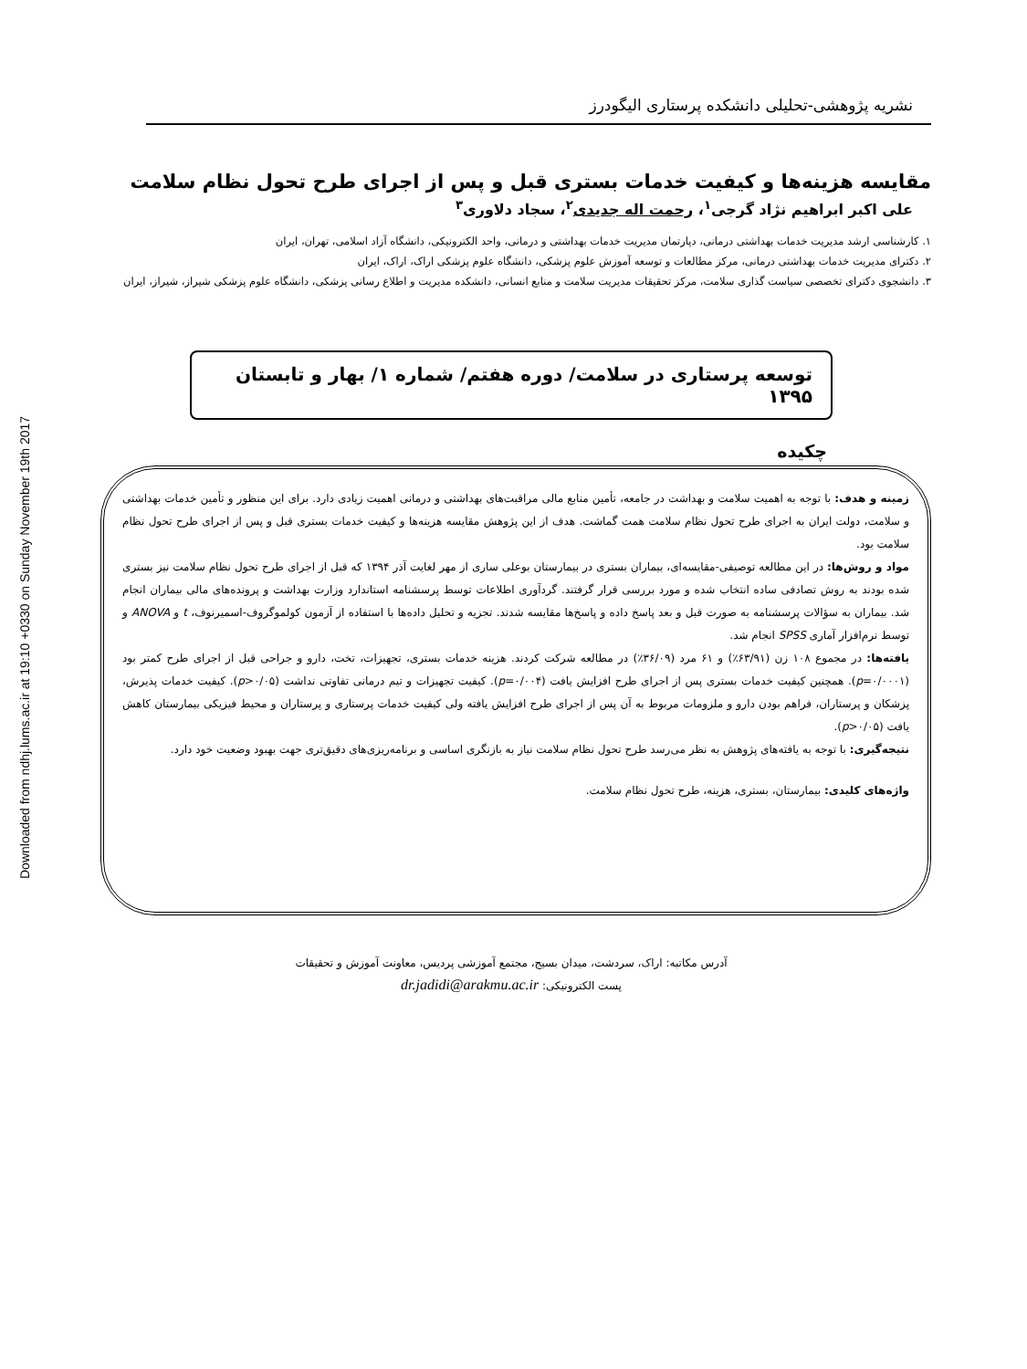Downloaded from ndhj.lums.ac.ir at 19:10 +0330 on Sunday November 19th 2017
نشریه پژوهشی-تحلیلی دانشکده پرستاری الیگودرز
مقایسه هزینه‌ها و کیفیت خدمات بستری قبل و پس از اجرای طرح تحول نظام سلامت
علی اکبر ابراهیم نژاد گرجی<sup>۱</sup>، رحمت اله جدیدی<sup>۲</sup>، سجاد دلاوری<sup>۳</sup>
۱. کارشناسی ارشد مدیریت خدمات بهداشتی درمانی، دپارتمان مدیریت خدمات بهداشتی و درمانی، واحد الکترونیکی، دانشگاه آزاد اسلامی، تهران، ایران
۲. دکترای مدیریت خدمات بهداشتی درمانی، مرکز مطالعات و توسعه آموزش علوم پزشکی، دانشگاه علوم پزشکی اراک، اراک، ایران
۳. دانشجوی دکترای تخصصی سیاست گذاری سلامت، مرکز تحقیقات مدیریت سلامت و منابع انسانی، دانشکده مدیریت و اطلاع رسانی پزشکی، دانشگاه علوم پزشکی شیراز، شیراز، ایران
توسعه پرستاری در سلامت/ دوره هفتم/ شماره ۱/ بهار و تابستان ۱۳۹۵
چکیده
زمینه و هدف: با توجه به اهمیت سلامت و بهداشت در جامعه، تأمین منابع مالی مراقبت‌های بهداشتی و درمانی اهمیت زیادی دارد. برای این منظور و تأمین خدمات بهداشتی و سلامت، دولت ایران به اجرای طرح تحول نظام سلامت همت گماشت. هدف از این پژوهش مقایسه هزینه‌ها و کیفیت خدمات بستری قبل و پس از اجرای طرح تحول نظام سلامت بود.
مواد و روش‌ها: در این مطالعه توصیفی-مقایسه‌ای، بیماران بستری در بیمارستان بوعلی ساری از مهر لغایت آذر ۱۳۹۴ که قبل از اجرای طرح تحول نظام سلامت نیز بستری شده بودند به روش تصادفی ساده انتخاب شده و مورد بررسی قرار گرفتند. گردآوری اطلاعات توسط پرسشنامه استاندارد وزارت بهداشت و پرونده‌های مالی بیماران انجام شد. بیماران به سؤالات پرسشنامه به صورت قبل و بعد پاسخ داده و پاسخ‌ها مقایسه شدند. تجزیه و تحلیل داده‌ها با استفاده از آزمون کولموگروف-اسمیرنوف، t و ANOVA و توسط نرم‌افزار آماری SPSS انجام شد.
یافته‌ها: در مجموع ۱۰۸ زن (۶۳/۹۱٪) و ۶۱ مرد (۳۶/۰۹٪) در مطالعه شرکت کردند. هزینه خدمات بستری، تجهیزات، تخت، دارو و جراحی قبل از اجرای طرح کمتر بود (p=۰/۰۰۰۱). همچنین کیفیت خدمات بستری پس از اجرای طرح افزایش یافت (p=۰/۰۰۴). کیفیت تجهیزات و تیم درمانی تفاوتی نداشت (p>۰/۰۵). کیفیت خدمات پذیرش، پزشکان و پرستاران، فراهم بودن دارو و ملزومات مربوط به آن پس از اجرای طرح افزایش یافته ولی کیفیت خدمات پرستاری و پرستاران و محیط فیزیکی بیمارستان کاهش یافت (p>۰/۰۵).
نتیجه‌گیری: با توجه به یافته‌های پژوهش به نظر می‌رسد طرح تحول نظام سلامت نیاز به بازنگری اساسی و برنامه‌ریزی‌های دقیق‌تری جهت بهبود وضعیت خود دارد.
واژه‌های کلیدی: بیمارستان، بستری، هزینه، طرح تحول نظام سلامت.
آدرس مکاتبه: اراک، سردشت، میدان بسیج، مجتمع آموزشی پردیس، معاونت آموزش و تحقیقات
پست الکترونیکی: dr.jadidi@arakmu.ac.ir